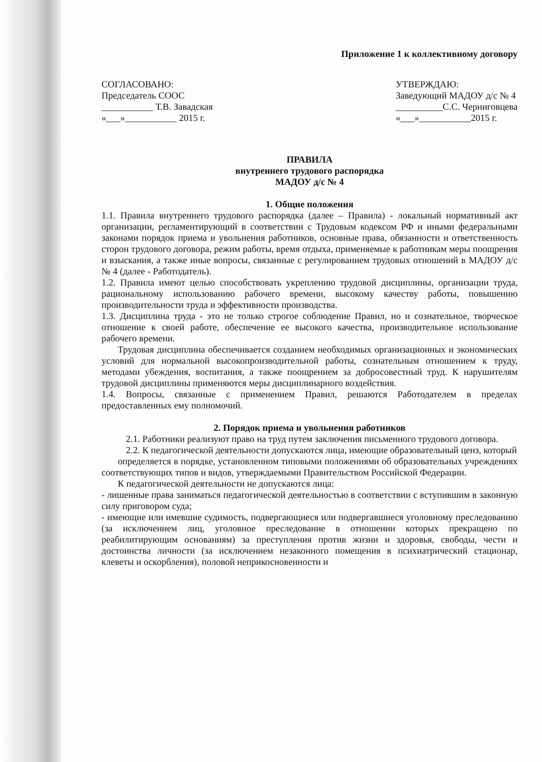Приложение 1 к коллективному договору
СОГЛАСОВАНО:
Председатель СООС
___________ Т.В. Завадская
«___»___________ 2015 г.
УТВЕРЖДАЮ:
Заведующий МАДОУ д/с № 4
__________С.С. Черниговцева
«___»___________2015 г.
ПРАВИЛА
внутреннего трудового распорядка
МАДОУ д/с № 4
1. Общие положения
1.1. Правила внутреннего трудового распорядка (далее – Правила) - локальный нормативный акт организации, регламентирующий в соответствии с Трудовым кодексом РФ и иными федеральными законами порядок приема и увольнения работников, основные права, обязанности и ответственность сторон трудового договора, режим работы, время отдыха, применяемые к работникам меры поощрения и взыскания, а также иные вопросы, связанные с регулированием трудовых отношений в МАДОУ д/с № 4 (далее - Работодатель).
1.2. Правила имеют целью способствовать укреплению трудовой дисциплины, организации труда, рациональному использованию рабочего времени, высокому качеству работы, повышению производительности труда и эффективности производства.
1.3. Дисциплина труда - это не только строгое соблюдение Правил, но и сознательное, творческое отношение к своей работе, обеспечение ее высокого качества, производительное использование рабочего времени.
Трудовая дисциплина обеспечивается созданием необходимых организационных и экономических условий для нормальной высокопроизводительной работы, сознательным отношением к труду, методами убеждения, воспитания, а также поощрением за добросовестный труд. К нарушителям трудовой дисциплины применяются меры дисциплинарного воздействия.
1.4. Вопросы, связанные с применением Правил, решаются Работодателем в пределах предоставленных ему полномочий.
2. Порядок приема и увольнения работников
2.1. Работники реализуют право на труд путем заключения письменного трудового договора.
2.2. К педагогической деятельности допускаются лица, имеющие образовательный ценз, который
определяется в порядке, установленном типовыми положениями об образовательных учреждениях соответствующих типов и видов, утверждаемыми Правительством Российской Федерации.
К педагогической деятельности не допускаются лица:
- лишенные права заниматься педагогической деятельностью в соответствии с вступившим в законную силу приговором суда;
- имеющие или имевшие судимость, подвергающиеся или подвергавшиеся уголовному преследованию (за исключением лиц, уголовное преследование в отношении которых прекращено по реабилитирующим основаниям) за преступления против жизни и здоровья, свободы, чести и достоинства личности (за исключением незаконного помещения в психиатрический стационар, клеветы и оскорбления), половой неприкосновенности и